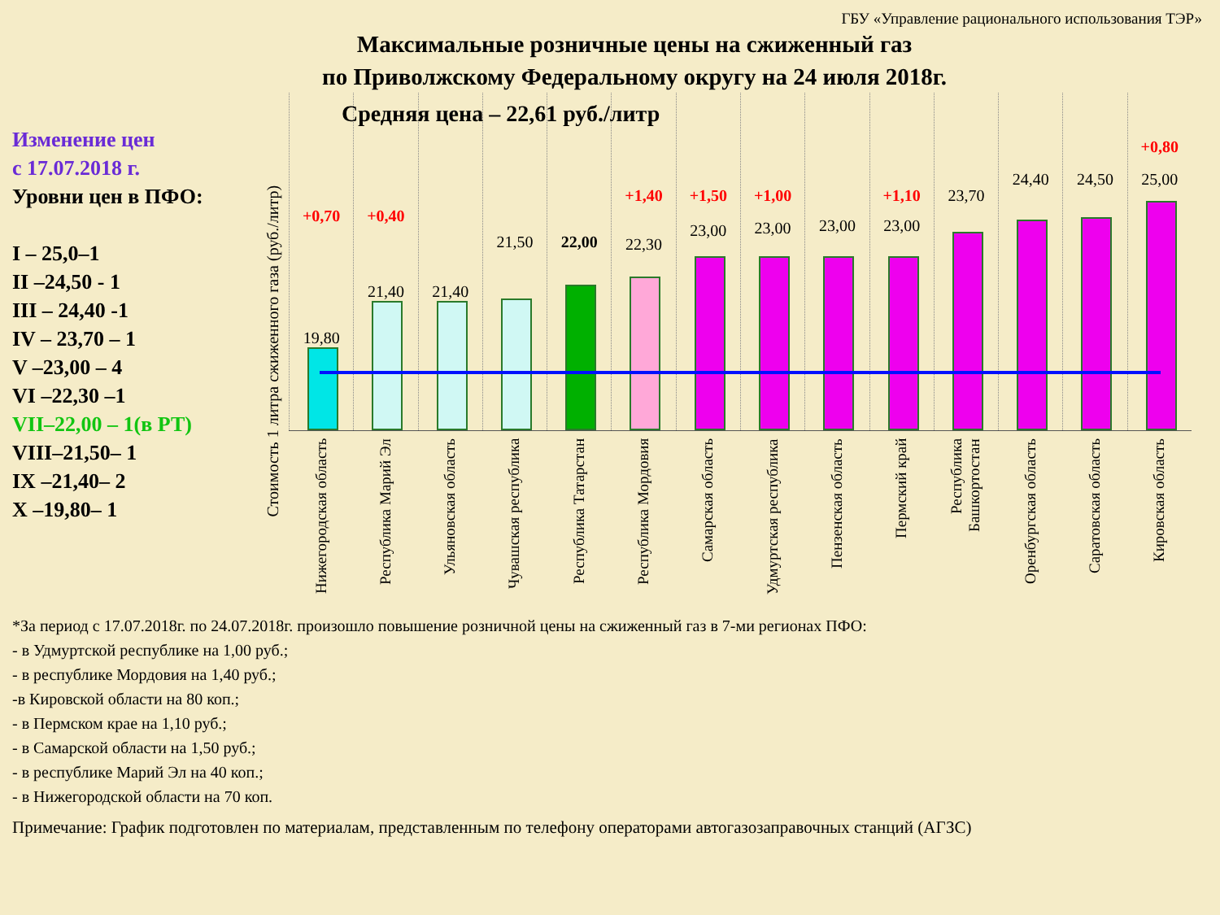ГБУ «Управление рационального использования ТЭР»
Максимальные розничные цены на сжиженный газ
по Приволжскому Федеральному округу на 24 июля 2018г.
Изменение цен
с 17.07.2018 г.
Уровни цен в ПФО:
I – 25,0–1
II –24,50 - 1
III – 24,40 -1
IV – 23,70 – 1
V –23,00 – 4
VI –22,30 –1
VII–22,00 – 1(в РТ)
VIII–21,50– 1
IX –21,40– 2
X –19,80– 1
Стоимость 1 литра сжиженного газа (руб./литр)
+0,70
19,80
+0,40
21,40
21,40
21,50
22,00
+1,40
22,30
+1,50
23,00
+1,00
23,00
23,00
+1,10
23,00
23,70
24,40
24,50
+0,80
25,00
Средняя цена – 22,61 руб./литр
Нижегородская область
Республика Марий Эл
Ульяновская область
Чувашская республика
Республика Татарстан
Республика Мордовия
Самарская область
Удмуртская республика
Пензенская область
Пермский край
Республика Башкортостан
Оренбургская область
Саратовская область
Кировская область
*За период с 17.07.2018г. по 24.07.2018г. произошло повышение розничной цены на сжиженный газ в 7-ми регионах ПФО:
- в Удмуртской республике на 1,00 руб.;
- в республике Мордовия на 1,40 руб.;
-в Кировской области на 80 коп.;
- в Пермском крае на 1,10 руб.;
- в Самарской области на 1,50 руб.;
- в республике Марий Эл на 40 коп.;
- в Нижегородской области на 70 коп.
Примечание: График подготовлен по материалам, представленным по телефону операторами автогазозаправочных станций (АГЗС)